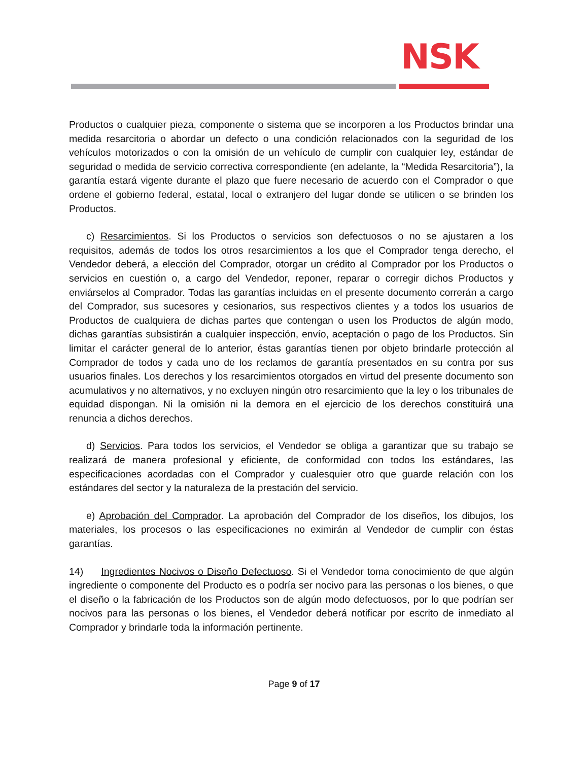NSK
Productos o cualquier pieza, componente o sistema que se incorporen a los Productos brindar una medida resarcitoria o abordar un defecto o una condición relacionados con la seguridad de los vehículos motorizados o con la omisión de un vehículo de cumplir con cualquier ley, estándar de seguridad o medida de servicio correctiva correspondiente (en adelante, la “Medida Resarcitoria”), la garantía estará vigente durante el plazo que fuere necesario de acuerdo con el Comprador o que ordene el gobierno federal, estatal, local o extranjero del lugar donde se utilicen o se brinden los Productos.
c) Resarcimientos. Si los Productos o servicios son defectuosos o no se ajustaren a los requisitos, además de todos los otros resarcimientos a los que el Comprador tenga derecho, el Vendedor deberá, a elección del Comprador, otorgar un crédito al Comprador por los Productos o servicios en cuestión o, a cargo del Vendedor, reponer, reparar o corregir dichos Productos y enviárselos al Comprador. Todas las garantías incluidas en el presente documento correrán a cargo del Comprador, sus sucesores y cesionarios, sus respectivos clientes y a todos los usuarios de Productos de cualquiera de dichas partes que contengan o usen los Productos de algún modo, dichas garantías subsistirán a cualquier inspección, envío, aceptación o pago de los Productos. Sin limitar el carácter general de lo anterior, éstas garantías tienen por objeto brindarle protección al Comprador de todos y cada uno de los reclamos de garantía presentados en su contra por sus usuarios finales. Los derechos y los resarcimientos otorgados en virtud del presente documento son acumulativos y no alternativos, y no excluyen ningún otro resarcimiento que la ley o los tribunales de equidad dispongan. Ni la omisión ni la demora en el ejercicio de los derechos constituirá una renuncia a dichos derechos.
d) Servicios. Para todos los servicios, el Vendedor se obliga a garantizar que su trabajo se realizará de manera profesional y eficiente, de conformidad con todos los estándares, las especificaciones acordadas con el Comprador y cualesquier otro que guarde relación con los estándares del sector y la naturaleza de la prestación del servicio.
e) Aprobación del Comprador. La aprobación del Comprador de los diseños, los dibujos, los materiales, los procesos o las especificaciones no eximirán al Vendedor de cumplir con éstas garantías.
14) Ingredientes Nocivos o Diseño Defectuoso. Si el Vendedor toma conocimiento de que algún ingrediente o componente del Producto es o podría ser nocivo para las personas o los bienes, o que el diseño o la fabricación de los Productos son de algún modo defectuosos, por lo que podrían ser nocivos para las personas o los bienes, el Vendedor deberá notificar por escrito de inmediato al Comprador y brindarle toda la información pertinente.
Page 9 of 17